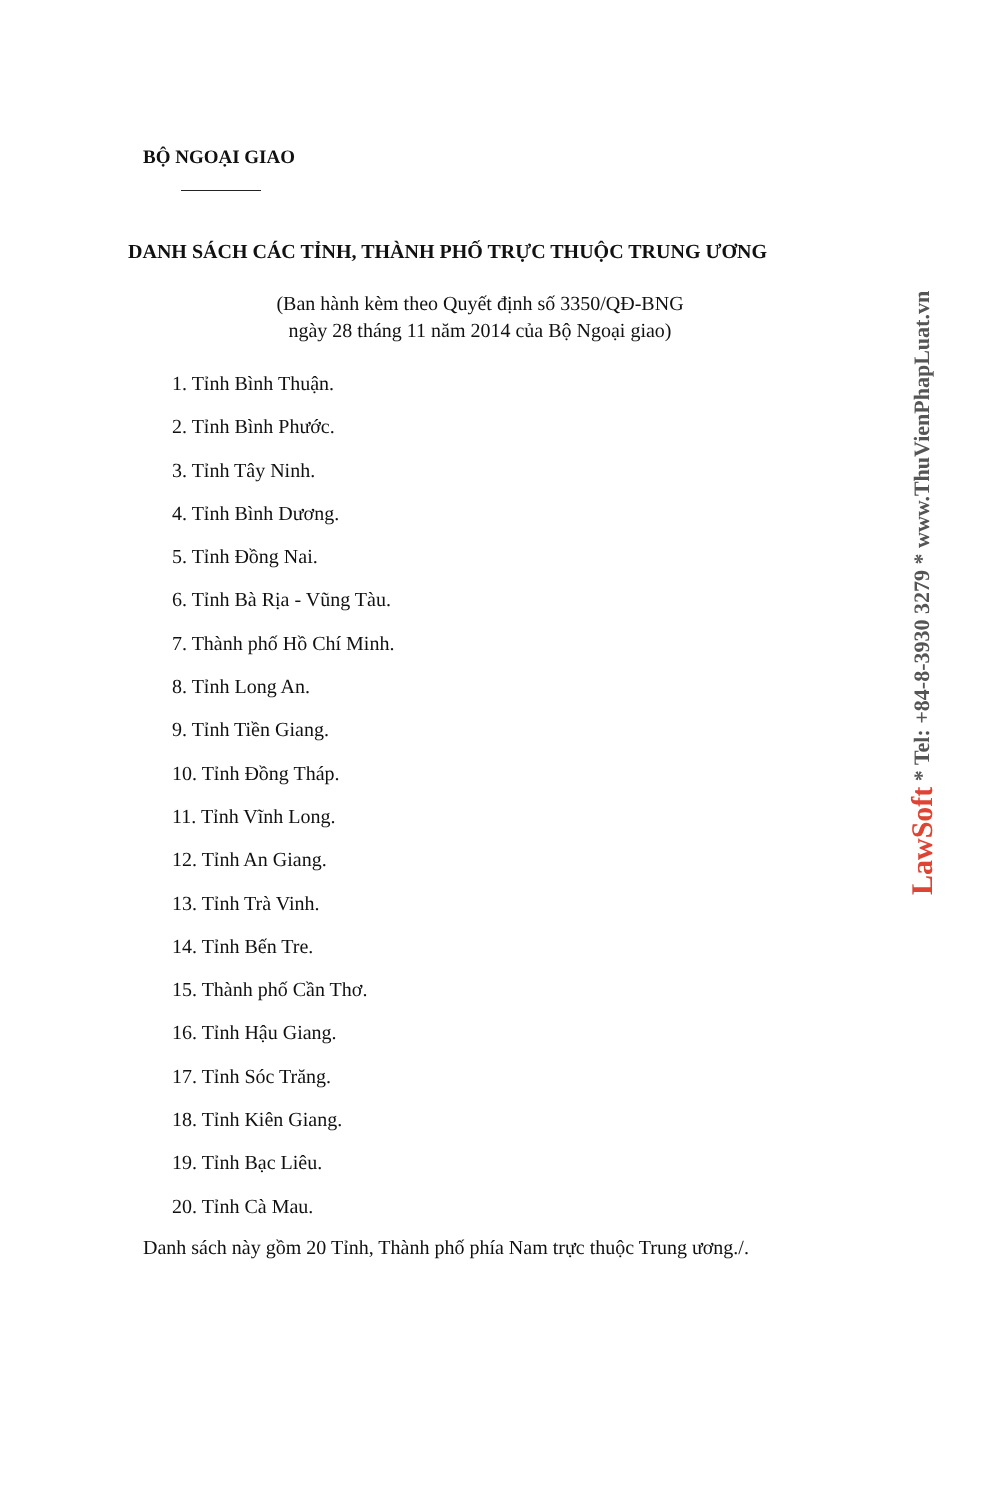BỘ NGOẠI GIAO
DANH SÁCH CÁC TỈNH, THÀNH PHỐ TRỰC THUỘC TRUNG ƯƠNG
(Ban hành kèm theo Quyết định số 3350/QĐ-BNG
ngày 28 tháng 11 năm 2014 của Bộ Ngoại giao)
1. Tỉnh Bình Thuận.
2. Tỉnh Bình Phước.
3. Tỉnh Tây Ninh.
4. Tỉnh Bình Dương.
5. Tỉnh Đồng Nai.
6. Tỉnh Bà Rịa - Vũng Tàu.
7. Thành phố Hồ Chí Minh.
8. Tỉnh Long An.
9. Tỉnh Tiền Giang.
10. Tỉnh Đồng Tháp.
11. Tỉnh Vĩnh Long.
12. Tỉnh An Giang.
13. Tỉnh Trà Vinh.
14. Tỉnh Bến Tre.
15. Thành phố Cần Thơ.
16. Tỉnh Hậu Giang.
17. Tỉnh Sóc Trăng.
18. Tỉnh Kiên Giang.
19. Tỉnh Bạc Liêu.
20. Tỉnh Cà Mau.
Danh sách này gồm 20 Tỉnh, Thành phố phía Nam trực thuộc Trung ương./.
LawSoft * Tel: +84-8-3930 3279 * www.ThuVienPhapLuat.vn